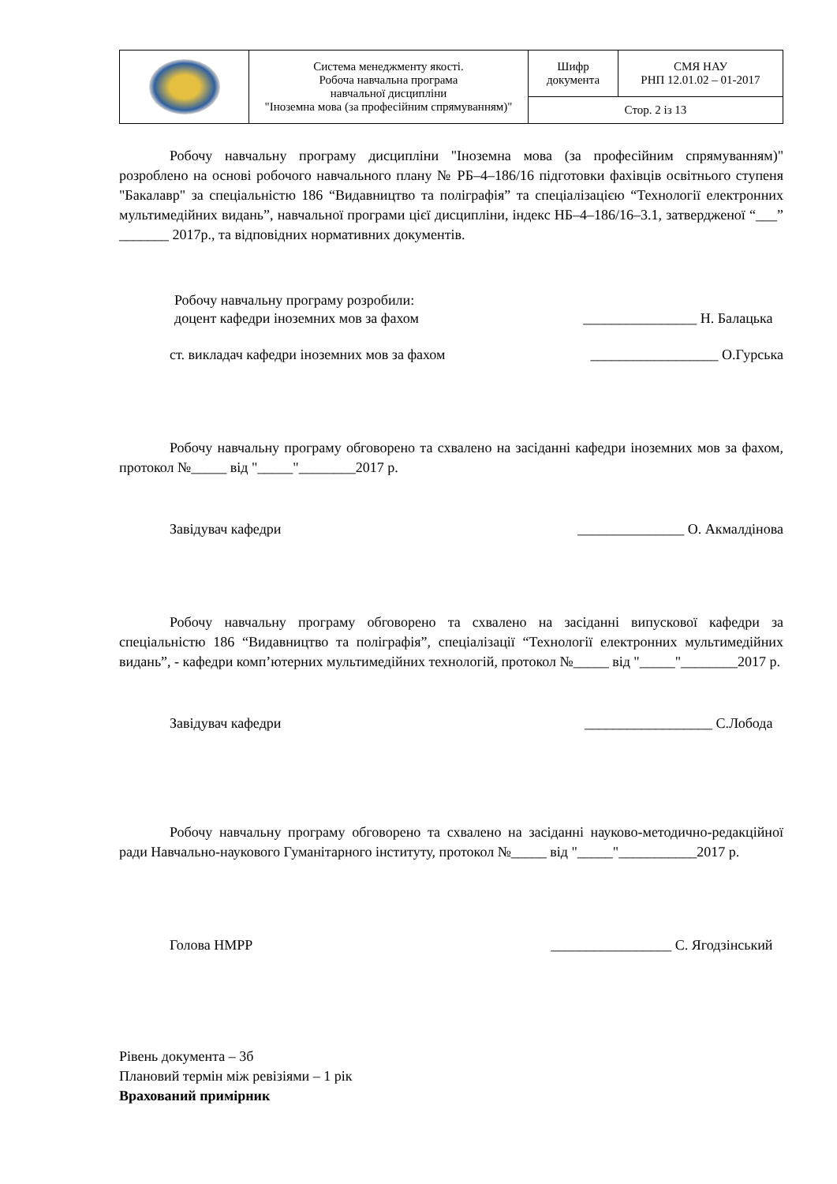| | Система менеджменту якості. Робоча навчальна програма навчальної дисципліни "Іноземна мова (за професійним спрямуванням)" | Шифр документа | СМЯ НАУ РНП 12.01.02 – 01-2017 |
| | | Стор. 2 із 13 | |
Робочу навчальну програму дисципліни "Іноземна мова (за професійним спрямуванням)" розроблено на основі робочого навчального плану № РБ–4–186/16 підготовки фахівців освітнього ступеня "Бакалавр" за спеціальністю 186 “Видавництво та поліграфія” та спеціалізацією “Технології електронних мультимедійних видань”, навчальної програми цієї дисципліни, індекс НБ–4–186/16–3.1, затвердженої “___” _______ 2017р., та відповідних нормативних документів.
Робочу навчальну програму розробили:
доцент кафедри іноземних мов за фахом ________________ Н. Балацька
ст. викладач кафедри іноземних мов за фахом __________________ О.Гурська
Робочу навчальну програму обговорено та схвалено на засіданні кафедри іноземних мов за фахом, протокол №_____ від "_____"________2017 р.
Завідувач кафедри _______________ О. Акмалдінова
Робочу навчальну програму обговорено та схвалено на засіданні випускової кафедри за спеціальністю 186 “Видавництво та поліграфія”, спеціалізації “Технології електронних мультимедійних видань”, - кафедри комп’ютерних мультимедійних технологій, протокол №_____ від "_____"________2017 р.
Завідувач кафедри __________________ С.Лобода
Робочу навчальну програму обговорено та схвалено на засіданні науково-методично-редакційної ради Навчально-наукового Гуманітарного інституту, протокол №_____ від "_____"___________2017 р.
Голова НМРР _________________ С. Ягодзінський
Рівень документа – 3б
Плановий термін між ревізіями – 1 рік
Врахований примірник